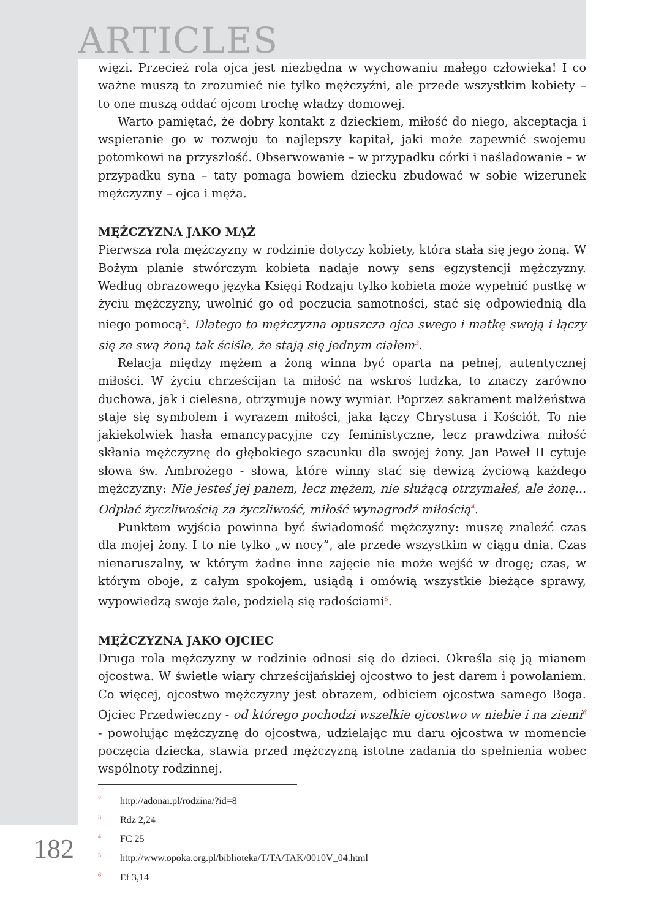ARTICLES
więzi. Przecież rola ojca jest niezbędna w wychowaniu małego człowieka! I co ważne muszą to zrozumieć nie tylko mężczyźni, ale przede wszystkim kobiety – to one muszą oddać ojcom trochę władzy domowej.
Warto pamiętać, że dobry kontakt z dzieckiem, miłość do niego, akceptacja i wspieranie go w rozwoju to najlepszy kapitał, jaki może zapewnić swojemu potomkowi na przyszłość. Obserwowanie – w przypadku córki i naśladowanie – w przypadku syna – taty pomaga bowiem dziecku zbudować w sobie wizerunek mężczyzny – ojca i męża.
MĘŻCZYZNA JAKO MĄŻ
Pierwsza rola mężczyzny w rodzinie dotyczy kobiety, która stała się jego żoną. W Bożym planie stwórczym kobieta nadaje nowy sens egzystencji mężczyzny. Według obrazowego języka Księgi Rodzaju tylko kobieta może wypełnić pustkę w życiu mężczyzny, uwolnić go od poczucia samotności, stać się odpowiednią dla niego pomocą<sup>2</sup>. Dlatego to mężczyzna opuszcza ojca swego i matkę swoją i łączy się ze swą żoną tak ściśle, że stają się jednym ciałem<sup>3</sup>.
Relacja między mężem a żoną winna być oparta na pełnej, autentycznej miłości. W życiu chrześcijan ta miłość na wskroś ludzka, to znaczy zarówno duchowa, jak i cielesna, otrzymuje nowy wymiar. Poprzez sakrament małżeństwa staje się symbolem i wyrazem miłości, jaka łączy Chrystusa i Kościół. To nie jakiekolwiek hasła emancypacyjne czy feministyczne, lecz prawdziwa miłość skłania mężczyznę do głębokiego szacunku dla swojej żony. Jan Paweł II cytuje słowa św. Ambrożego - słowa, które winny stać się dewizą życiową każdego mężczyzny: Nie jesteś jej panem, lecz mężem, nie służącą otrzymałeś, ale żonę... Odpłać życzliwością za życzliwość, miłość wynagrodź miłością<sup>4</sup>.
Punktem wyjścia powinna być świadomość mężczyzny: muszę znaleźć czas dla mojej żony. I to nie tylko „w nocy”, ale przede wszystkim w ciągu dnia. Czas nienaruszalny, w którym żadne inne zajęcie nie może wejść w drogę; czas, w którym oboje, z całym spokojem, usiądą i omówią wszystkie bieżące sprawy, wypowiedzą swoje żale, podzielą się radościami<sup>5</sup>.
MĘŻCZYZNA JAKO OJCIEC
Druga rola mężczyzny w rodzinie odnosi się do dzieci. Określa się ją mianem ojcostwa. W świetle wiary chrześcijańskiej ojcostwo to jest darem i powołaniem. Co więcej, ojcostwo mężczyzny jest obrazem, odbiciem ojcostwa samego Boga. Ojciec Przedwieczny - od którego pochodzi wszelkie ojcostwo w niebie i na ziemi<sup>6</sup> - powołując mężczyznę do ojcostwa, udzielając mu daru ojcostwa w momencie poczęcia dziecka, stawia przed mężczyzną istotne zadania do spełnienia wobec wspólnoty rodzinnej.
<sup>2</sup> http://adonai.pl/rodzina/?id=8
<sup>3</sup> Rdz 2,24
<sup>4</sup> FC 25
<sup>5</sup> http://www.opoka.org.pl/biblioteka/T/TA/TAK/0010V_04.html
<sup>6</sup> Ef 3,14
182